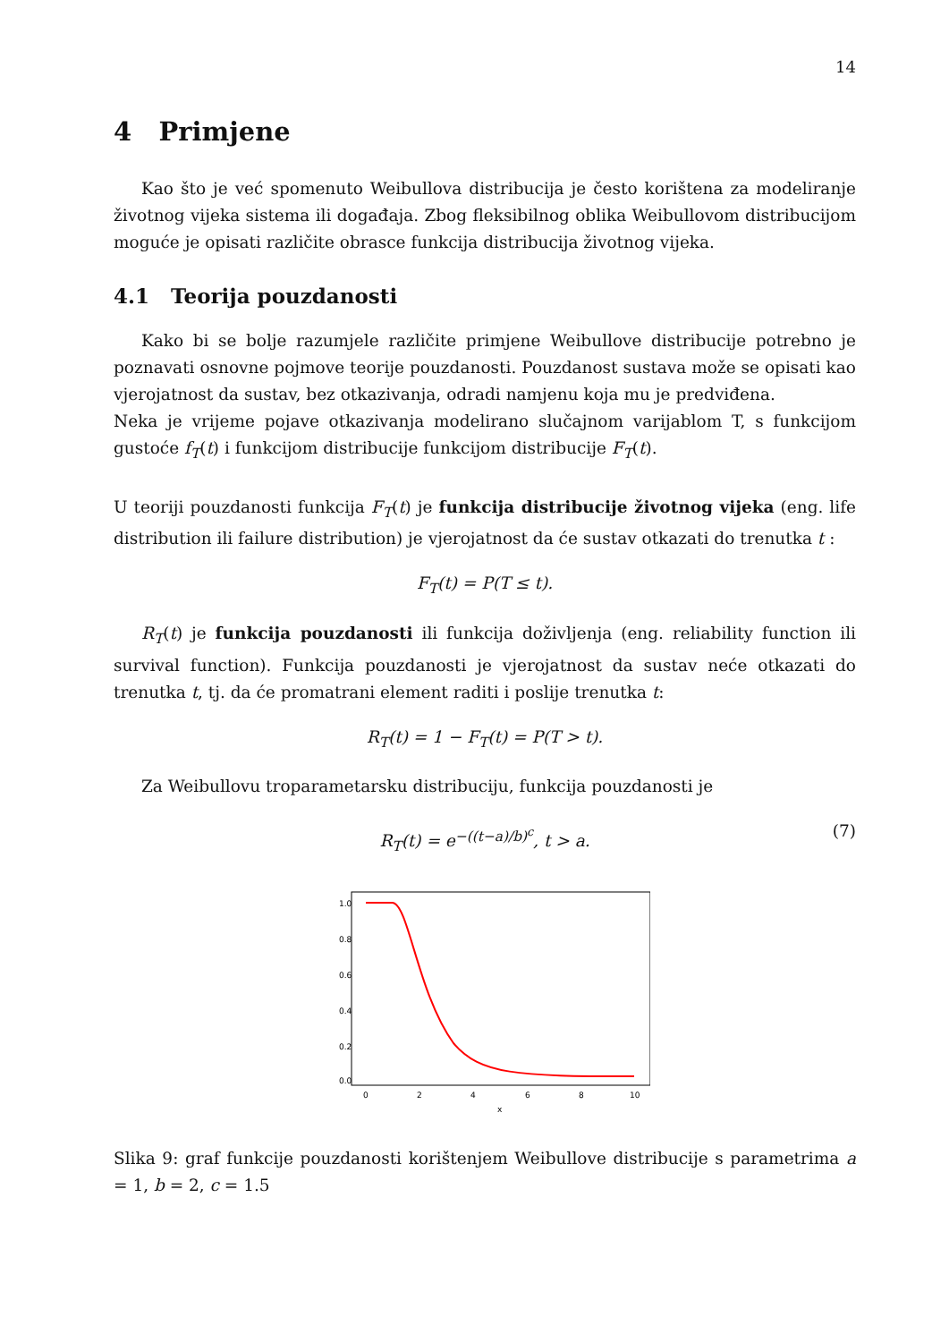14
4 Primjene
Kao što je već spomenuto Weibullova distribucija je često korištena za modeliranje životnog vijeka sistema ili događaja. Zbog fleksibilnog oblika Weibullovom distribucijom moguće je opisati različite obrasce funkcija distribucija životnog vijeka.
4.1 Teorija pouzdanosti
Kako bi se bolje razumjele različite primjene Weibullove distribucije potrebno je poznavati osnovne pojmove teorije pouzdanosti. Pouzdanost sustava može se opisati kao vjerojatnost da sustav, bez otkazivanja, odradi namjenu koja mu je predviđena.
Neka je vrijeme pojave otkazivanja modelirano slučajnom varijablom T, s funkcijom gustoće f<sub>T</sub>(t) i funkcijom distribucije funkcijom distribucije F<sub>T</sub>(t).
U teoriji pouzdanosti funkcija F<sub>T</sub>(t) je funkcija distribucije životnog vijeka (eng. life distribution ili failure distribution) je vjerojatnost da će sustav otkazati do trenutka t :
F<sub>T</sub>(t) = P(T ≤ t).
R<sub>T</sub>(t) je funkcija pouzdanosti ili funkcija doživljenja (eng. reliability function ili survival function). Funkcija pouzdanosti je vjerojatnost da sustav neće otkazati do trenutka t, tj. da će promatrani element raditi i poslije trenutka t:
R<sub>T</sub>(t) = 1 − F<sub>T</sub>(t) = P(T > t).
Za Weibullovu troparametarsku distribuciju, funkcija pouzdanosti je
R<sub>T</sub>(t) = e<sup>−((t−a)/b)<sup>c</sup></sup>, t > a. (7)
1.0
0.8
0.6
0.4
0.2
0.0
0
2
4
6
8
10
x
Slika 9: graf funkcije pouzdanosti korištenjem Weibullove distribucije s parametrima a = 1, b = 2, c = 1.5